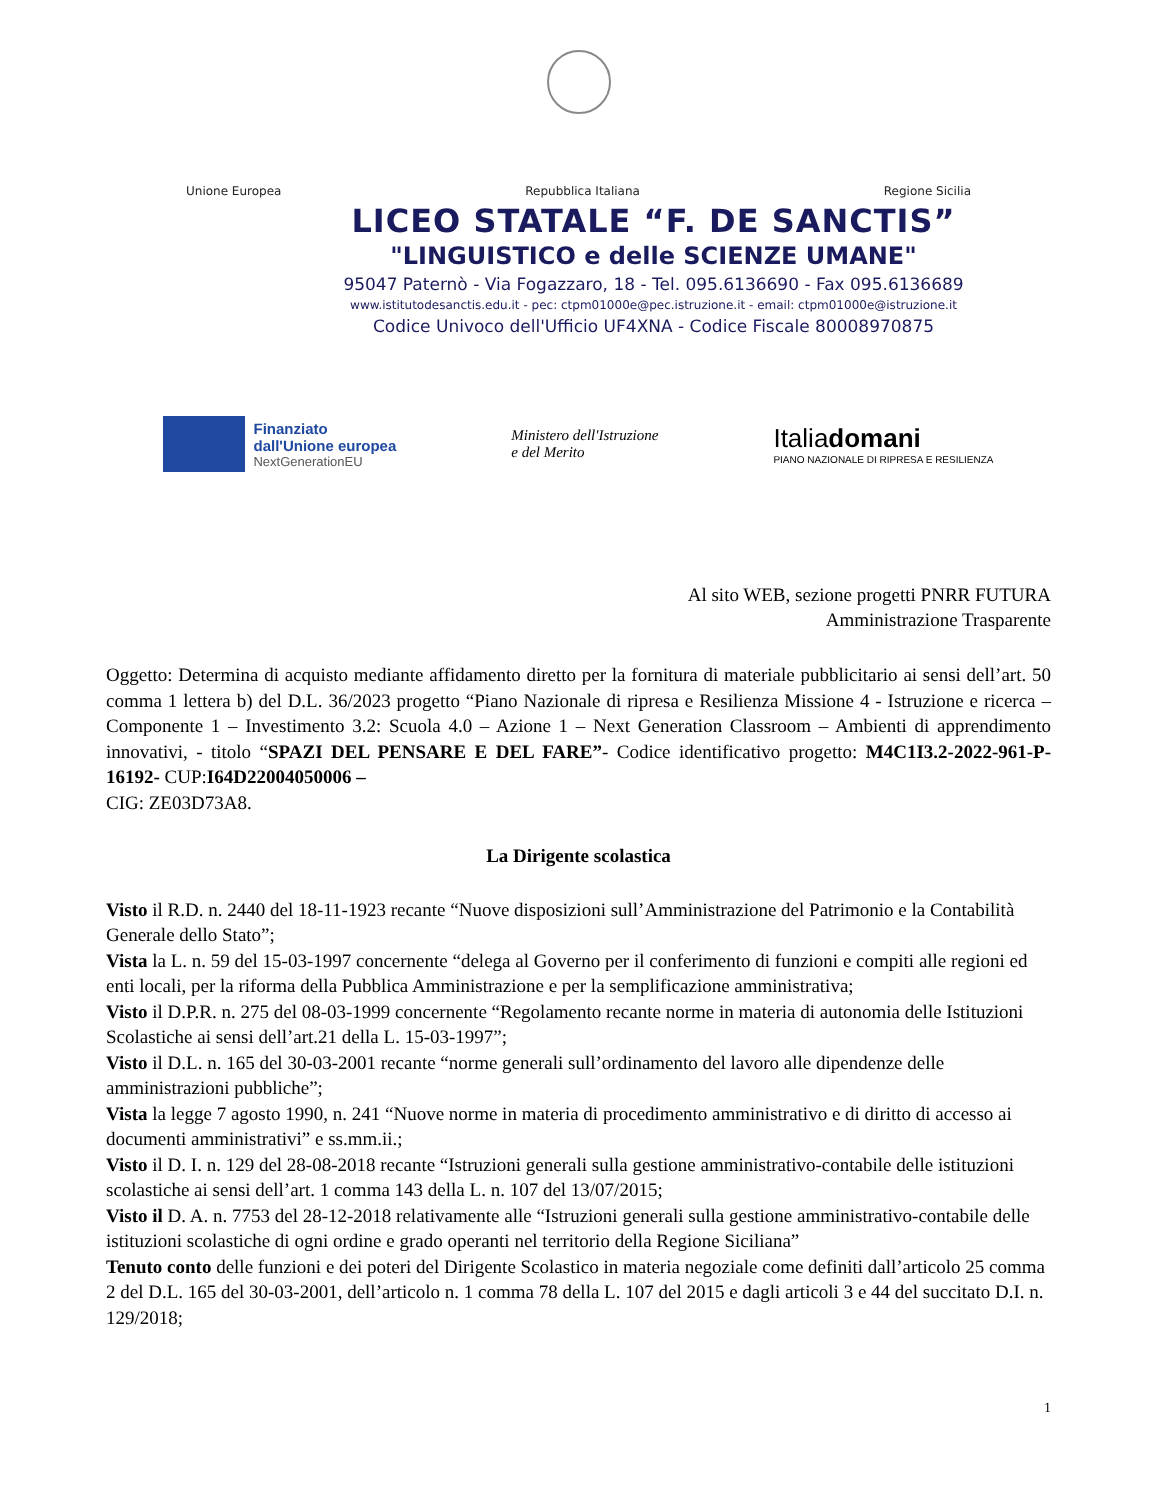Unione Europea Repubblica Italiana Regione Sicilia
LICEO STATALE “F. DE SANCTIS”
"LINGUISTICO e delle SCIENZE UMANE"
95047 Paternò - Via Fogazzaro, 18 - Tel. 095.6136690 - Fax 095.6136689
www.istitutodesanctis.edu.it - pec: ctpm01000e@pec.istruzione.it - email: ctpm01000e@istruzione.it
Codice Univoco dell'Ufficio UF4XNA - Codice Fiscale 80008970875
Finanziato
dall'Unione europea
NextGenerationEU
Ministero dell'Istruzione
e del Merito
Italiadomani
PIANO NAZIONALE DI RIPRESA E RESILIENZA
Al sito WEB, sezione progetti PNRR FUTURA
Amministrazione Trasparente
Oggetto: Determina di acquisto mediante affidamento diretto per la fornitura di materiale pubblicitario ai sensi dell’art. 50 comma 1 lettera b) del D.L. 36/2023 progetto “Piano Nazionale di ripresa e Resilienza Missione 4 - Istruzione e ricerca – Componente 1 – Investimento 3.2: Scuola 4.0 – Azione 1 – Next Generation Classroom – Ambienti di apprendimento innovativi, - titolo “SPAZI DEL PENSARE E DEL FARE”- Codice identificativo progetto: M4C1I3.2-2022-961-P-16192- CUP:I64D22004050006 –
CIG: ZE03D73A8.
La Dirigente scolastica
Visto il R.D. n. 2440 del 18-11-1923 recante “Nuove disposizioni sull’Amministrazione del Patrimonio e la Contabilità Generale dello Stato”;
Vista la L. n. 59 del 15-03-1997 concernente “delega al Governo per il conferimento di funzioni e compiti alle regioni ed enti locali, per la riforma della Pubblica Amministrazione e per la semplificazione amministrativa;
Visto il D.P.R. n. 275 del 08-03-1999 concernente “Regolamento recante norme in materia di autonomia delle Istituzioni Scolastiche ai sensi dell’art.21 della L. 15-03-1997”;
Visto il D.L. n. 165 del 30-03-2001 recante “norme generali sull’ordinamento del lavoro alle dipendenze delle amministrazioni pubbliche”;
Vista la legge 7 agosto 1990, n. 241 “Nuove norme in materia di procedimento amministrativo e di diritto di accesso ai documenti amministrativi” e ss.mm.ii.;
Visto il D. I. n. 129 del 28-08-2018 recante “Istruzioni generali sulla gestione amministrativo-contabile delle istituzioni scolastiche ai sensi dell’art. 1 comma 143 della L. n. 107 del 13/07/2015;
Visto il D. A. n. 7753 del 28-12-2018 relativamente alle “Istruzioni generali sulla gestione amministrativo-contabile delle istituzioni scolastiche di ogni ordine e grado operanti nel territorio della Regione Siciliana”
Tenuto conto delle funzioni e dei poteri del Dirigente Scolastico in materia negoziale come definiti dall’articolo 25 comma 2 del D.L. 165 del 30-03-2001, dell’articolo n. 1 comma 78 della L. 107 del 2015 e dagli articoli 3 e 44 del succitato D.I. n. 129/2018;
1